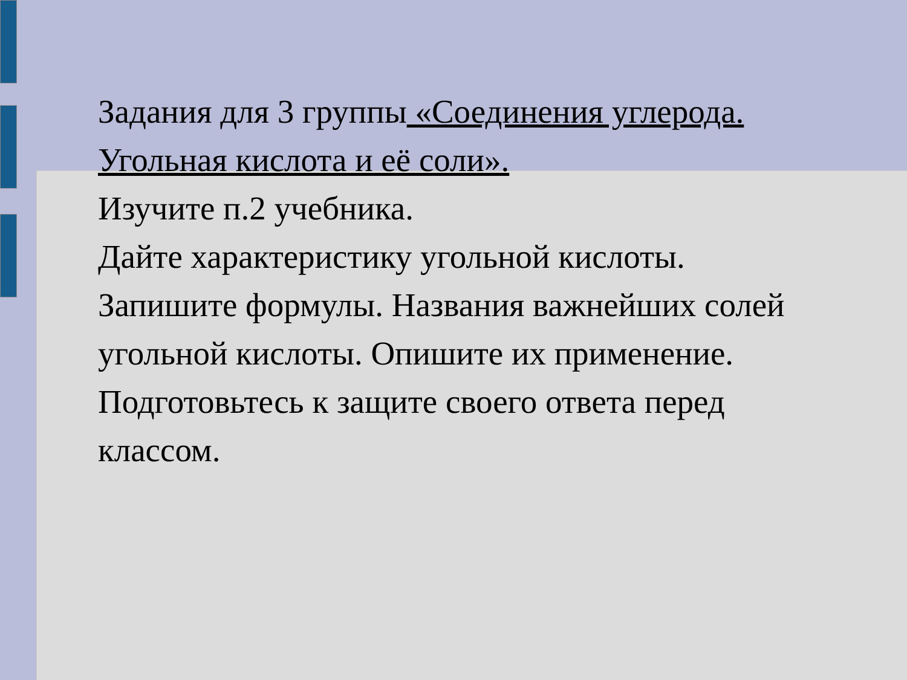Задания для 3 группы «Соединения углерода. Угольная кислота и её соли».
Изучите п.2 учебника.
Дайте характеристику угольной кислоты.
Запишите формулы. Названия важнейших солей угольной кислоты. Опишите их применение.
Подготовьтесь к защите своего ответа перед классом.